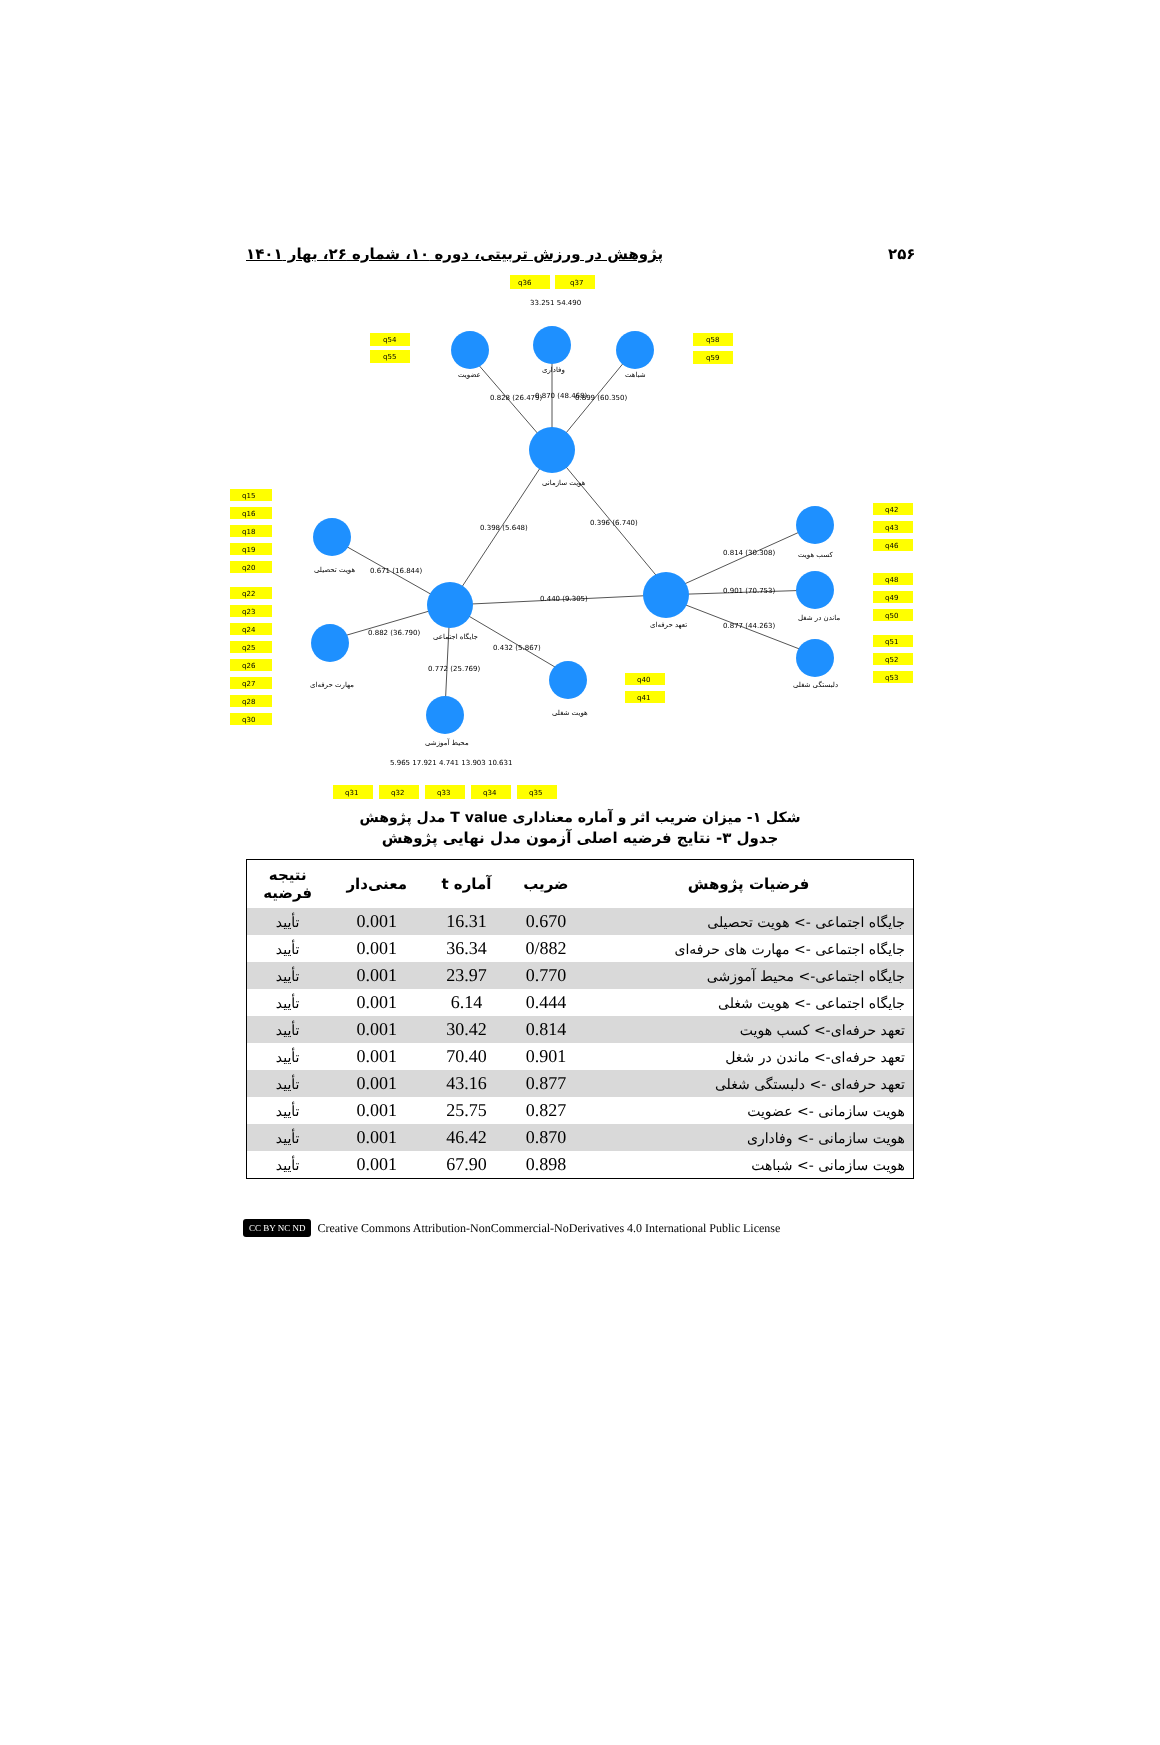۲۵۶ پژوهش در ورزش تربیتی، دوره ۱۰، شماره ۲۶، بهار ۱۴۰۱
q36
q37
33.251 54.490
q54
q55
q58
q59
عضویت
وفاداری
شباهت
0.828 (26.479)
0.870 (48.468)
0.899 (60.350)
هویت سازمانی
0.398 (5.648)
0.396 (6.740)
q15
q16
q18
q19
q20
هویت تحصیلی
0.671 (16.844)
q22
q23
q24
q25
q26
q27
q28
q30
0.882 (36.790)
جایگاه اجتماعی
0.440 (9.305)
0.432 (5.867)
0.772 (25.769)
مهارت حرفه‌ای
تعهد حرفه‌ای
0.814 (30.308)
0.901 (70.753)
0.877 (44.263)
کسب هویت
ماندن در شغل
دلبستگی شغلی
q42
q43
q46
q48
q49
q50
q51
q52
q53
q40
q41
هویت شغلی
محیط آموزشی
5.965 17.921 4.741 13.903 10.631
q31
q32
q33
q34
q35
شکل ۱- میزان ضریب اثر و آماره معناداری T value مدل پژوهش
جدول ۳- نتایج فرضیه اصلی آزمون مدل نهایی پژوهش
| فرضیات پژوهش | ضریب | آماره t | معنی‌دار | نتیجه فرضیه |
| --- | --- | --- | --- | --- |
| جایگاه اجتماعی -> هویت تحصیلی | 0.670 | 16.31 | 0.001 | تأیید |
| جایگاه اجتماعی -> مهارت های حرفه‌ای | 0/882 | 36.34 | 0.001 | تأیید |
| جایگاه اجتماعی-> محیط آموزشی | 0.770 | 23.97 | 0.001 | تأیید |
| جایگاه اجتماعی -> هویت شغلی | 0.444 | 6.14 | 0.001 | تأیید |
| تعهد حرفه‌ای-> کسب هویت | 0.814 | 30.42 | 0.001 | تأیید |
| تعهد حرفه‌ای-> ماندن در شغل | 0.901 | 70.40 | 0.001 | تأیید |
| تعهد حرفه‌ای -> دلبستگی شغلی | 0.877 | 43.16 | 0.001 | تأیید |
| هویت سازمانی -> عضویت | 0.827 | 25.75 | 0.001 | تأیید |
| هویت سازمانی -> وفاداری | 0.870 | 46.42 | 0.001 | تأیید |
| هویت سازمانی -> شباهت | 0.898 | 67.90 | 0.001 | تأیید |
CC BY NC ND Creative Commons Attribution-NonCommercial-NoDerivatives 4.0 International Public License